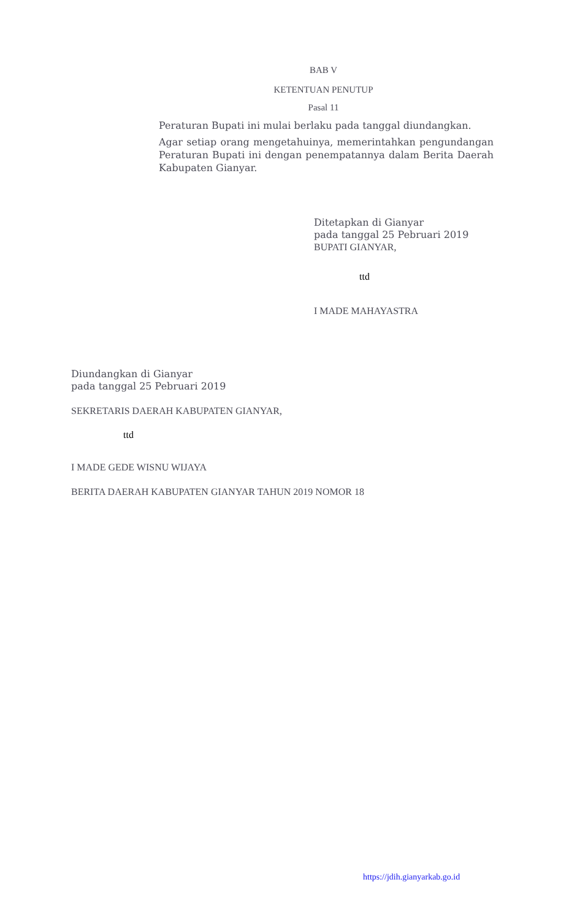BAB V
KETENTUAN PENUTUP
Pasal 11
Peraturan Bupati ini mulai berlaku pada tanggal diundangkan.
Agar setiap orang mengetahuinya, memerintahkan pengundangan Peraturan Bupati ini dengan penempatannya dalam Berita Daerah Kabupaten Gianyar.
Ditetapkan di Gianyar
pada tanggal 25 Pebruari 2019
BUPATI GIANYAR,
ttd
I MADE MAHAYASTRA
Diundangkan di Gianyar
pada tanggal 25 Pebruari 2019
SEKRETARIS DAERAH KABUPATEN GIANYAR,
ttd
I MADE GEDE WISNU WIJAYA
BERITA DAERAH KABUPATEN GIANYAR TAHUN 2019 NOMOR 18
https://jdih.gianyarkab.go.id